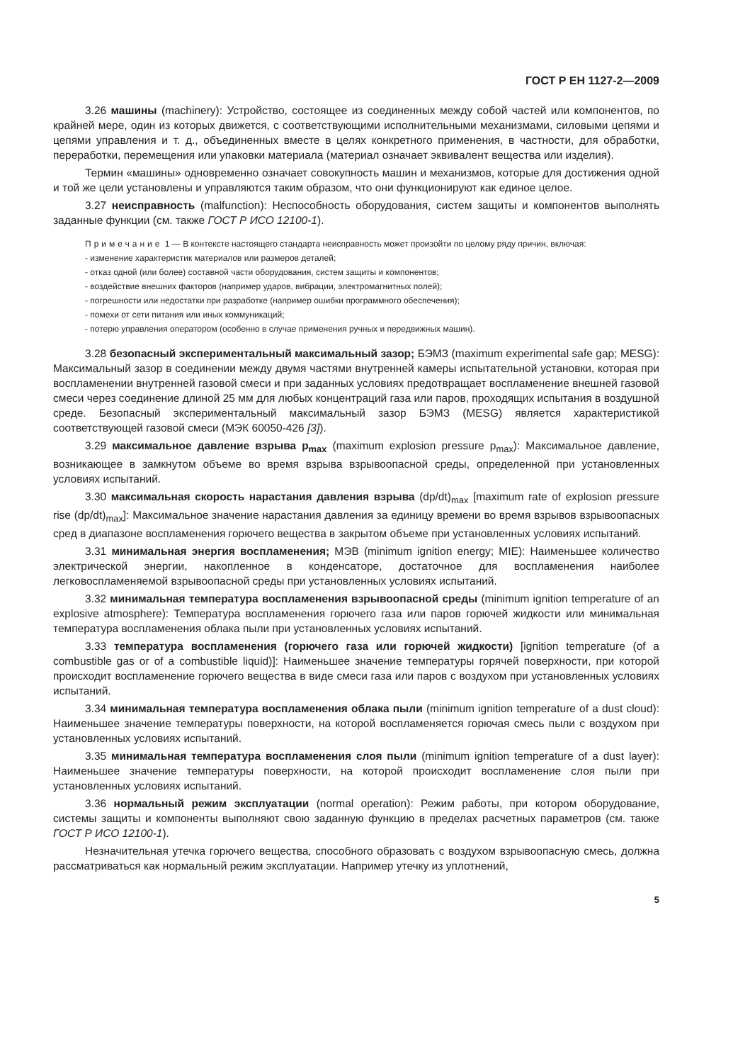ГОСТ Р ЕН 1127-2—2009
3.26 машины (machinery): Устройство, состоящее из соединенных между собой частей или компонентов, по крайней мере, один из которых движется, с соответствующими исполнительными механизмами, силовыми цепями и цепями управления и т. д., объединенных вместе в целях конкретного применения, в частности, для обработки, переработки, перемещения или упаковки материала (материал означает эквивалент вещества или изделия).
Термин «машины» одновременно означает совокупность машин и механизмов, которые для достижения одной и той же цели установлены и управляются таким образом, что они функционируют как единое целое.
3.27 неисправность (malfunction): Неспособность оборудования, систем защиты и компонентов выполнять заданные функции (см. также ГОСТ Р ИСО 12100-1).
Примечание 1 — В контексте настоящего стандарта неисправность может произойти по целому ряду причин, включая:
- изменение характеристик материалов или размеров деталей;
- отказ одной (или более) составной части оборудования, систем защиты и компонентов;
- воздействие внешних факторов (например ударов, вибрации, электромагнитных полей);
- погрешности или недостатки при разработке (например ошибки программного обеспечения);
- помехи от сети питания или иных коммуникаций;
- потерю управления оператором (особенно в случае применения ручных и передвижных машин).
3.28 безопасный экспериментальный максимальный зазор; БЭМЗ (maximum experimental safe gap; MESG): Максимальный зазор в соединении между двумя частями внутренней камеры испытательной установки, которая при воспламенении внутренней газовой смеси и при заданных условиях предотвращает воспламенение внешней газовой смеси через соединение длиной 25 мм для любых концентраций газа или паров, проходящих испытания в воздушной среде. Безопасный экспериментальный максимальный зазор БЭМЗ (MESG) является характеристикой соответствующей газовой смеси (МЭК 60050-426 [3]).
3.29 максимальное давление взрыва p<sub>max</sub> (maximum explosion pressure p<sub>max</sub>): Максимальное давление, возникающее в замкнутом объеме во время взрыва взрывоопасной среды, определенной при установленных условиях испытаний.
3.30 максимальная скорость нарастания давления взрыва (dp/dt)<sub>max</sub> [maximum rate of explosion pressure rise (dp/dt)<sub>max</sub>]: Максимальное значение нарастания давления за единицу времени во время взрывов взрывоопасных сред в диапазоне воспламенения горючего вещества в закрытом объеме при установленных условиях испытаний.
3.31 минимальная энергия воспламенения; МЭВ (minimum ignition energy; MIE): Наименьшее количество электрической энергии, накопленное в конденсаторе, достаточное для воспламенения наиболее легковоспламеняемой взрывоопасной среды при установленных условиях испытаний.
3.32 минимальная температура воспламенения взрывоопасной среды (minimum ignition temperature of an explosive atmosphere): Температура воспламенения горючего газа или паров горючей жидкости или минимальная температура воспламенения облака пыли при установленных условиях испытаний.
3.33 температура воспламенения (горючего газа или горючей жидкости) [ignition temperature (of a combustible gas or of a combustible liquid)]: Наименьшее значение температуры горячей поверхности, при которой происходит воспламенение горючего вещества в виде смеси газа или паров с воздухом при установленных условиях испытаний.
3.34 минимальная температура воспламенения облака пыли (minimum ignition temperature of a dust cloud): Наименьшее значение температуры поверхности, на которой воспламеняется горючая смесь пыли с воздухом при установленных условиях испытаний.
3.35 минимальная температура воспламенения слоя пыли (minimum ignition temperature of a dust layer): Наименьшее значение температуры поверхности, на которой происходит воспламенение слоя пыли при установленных условиях испытаний.
3.36 нормальный режим эксплуатации (normal operation): Режим работы, при котором оборудование, системы защиты и компоненты выполняют свою заданную функцию в пределах расчетных параметров (см. также ГОСТ Р ИСО 12100-1).
Незначительная утечка горючего вещества, способного образовать с воздухом взрывоопасную смесь, должна рассматриваться как нормальный режим эксплуатации. Например утечку из уплотнений,
5